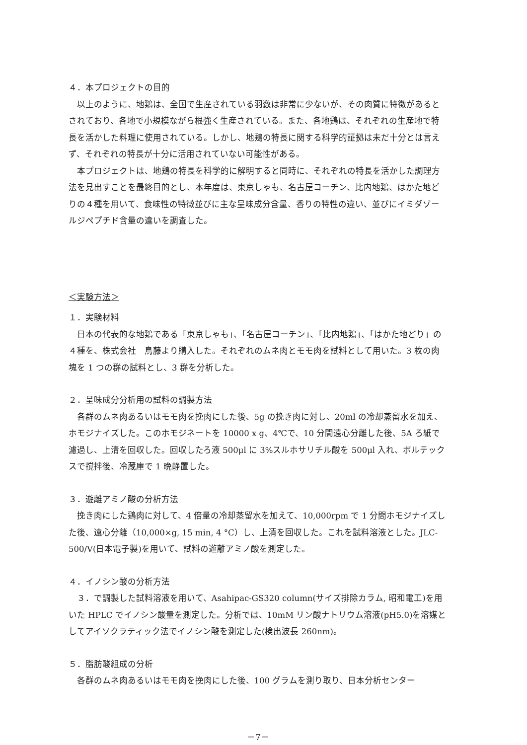４．本プロジェクトの目的
以上のように、地鶏は、全国で生産されている羽数は非常に少ないが、その肉質に特徴があるとされており、各地で小規模ながら根強く生産されている。また、各地鶏は、それぞれの生産地で特長を活かした料理に使用されている。しかし、地鶏の特長に関する科学的証拠は未だ十分とは言えず、それぞれの特長が十分に活用されていない可能性がある。
本プロジェクトは、地鶏の特長を科学的に解明すると同時に、それぞれの特長を活かした調理方法を見出すことを最終目的とし、本年度は、東京しゃも、名古屋コーチン、比内地鶏、はかた地どりの４種を用いて、食味性の特徴並びに主な呈味成分含量、香りの特性の違い、並びにイミダゾールジペプチド含量の違いを調査した。
＜実験方法＞
１．実験材料
日本の代表的な地鶏である「東京しゃも」、「名古屋コーチン」、「比内地鶏」、「はかた地どり」の４種を、株式会社　鳥藤より購入した。それぞれのムネ肉とモモ肉を試料として用いた。3 枚の肉塊を 1 つの群の試料とし、3 群を分析した。
２．呈味成分分析用の試料の調製方法
各群のムネ肉あるいはモモ肉を挽肉にした後、5g の挽き肉に対し、20ml の冷却蒸留水を加え、ホモジナイズした。このホモジネートを 10000 x g、4℃で、10 分間遠心分離した後、5A ろ紙で濾過し、上清を回収した。回収したろ液 500μl に 3%スルホサリチル酸を 500μl 入れ、ボルテックスで撹拌後、冷蔵庫で 1 晩静置した。
３．遊離アミノ酸の分析方法
挽き肉にした鶏肉に対して、4 倍量の冷却蒸留水を加えて、10,000rpm で 1 分間ホモジナイズした後、遠心分離（10,000×g, 15 min, 4 °C）し、上清を回収した。これを試料溶液とした。JLC-500/V(日本電子製)を用いて、試料の遊離アミノ酸を測定した。
４．イノシン酸の分析方法
３．で調製した試料溶液を用いて、Asahipac-GS320 column(サイズ排除カラム, 昭和電工)を用いた HPLC でイノシン酸量を測定した。分析では、10mM リン酸ナトリウム溶液(pH5.0)を溶媒としてアイソクラティック法でイノシン酸を測定した(検出波長 260nm)。
５．脂肪酸組成の分析
各群のムネ肉あるいはモモ肉を挽肉にした後、100 グラムを測り取り、日本分析センター
－7－